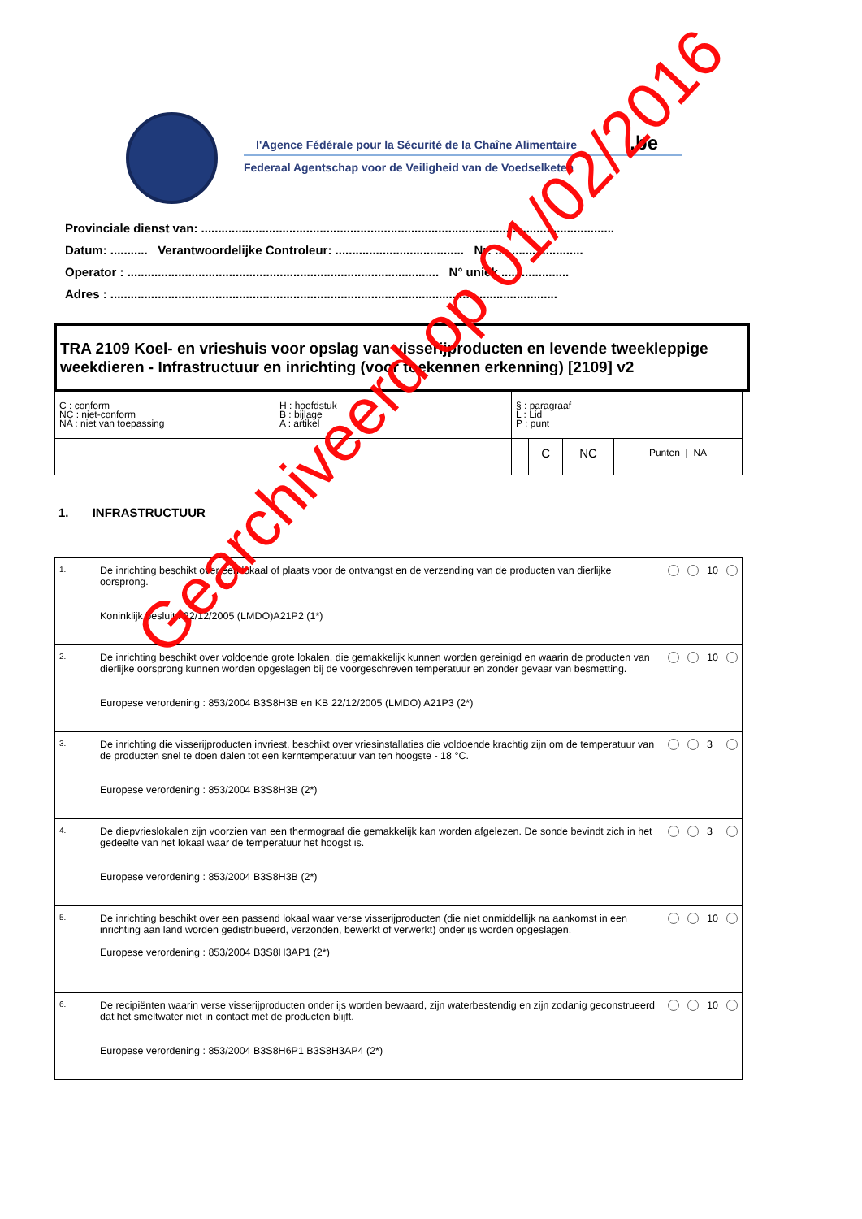l'Agence Fédérale pour la Sécurité de la Chaîne Alimentaire
.be
Federaal Agentschap voor de Veiligheid van de Voedselketen
Provinciale dienst van: ..........................................................................................................................
Datum: ........... Verantwoordelijke Controleur: ...................................... Nr: ..........................
Operator : ............................................................................................ N° uniek ....................
Adres : ....................................................................................................................................
TRA 2109 Koel- en vrieshuis voor opslag van visserijproducten en levende tweekleppige weekdieren - Infrastructuur en inrichting (voor toekennen erkenning) [2109] v2
| C : conform NC : niet-conform NA : niet van toepassing | H : hoofdstuk B : bijlage A : artikel | § : paragraaf L : Lid P : punt | | | |
| | | | C | NC | Punten / NA |
1. INFRASTRUCTUUR
| 1. | De inrichting beschikt over een lokaal of plaats voor de ontvangst en de verzending van de producten van dierlijke oorsprong. Koninklijk besluit : 22/12/2005 (LMDO)A21P2 (1*) | | | 10 | |
| 2. | De inrichting beschikt over voldoende grote lokalen, die gemakkelijk kunnen worden gereinigd en waarin de producten van dierlijke oorsprong kunnen worden opgeslagen bij de voorgeschreven temperatuur en zonder gevaar van besmetting. Europese verordening : 853/2004 B3S8H3B en KB 22/12/2005 (LMDO) A21P3 (2*) | | | 10 | |
| 3. | De inrichting die visserijproducten invriest, beschikt over vriesinstallaties die voldoende krachtig zijn om de temperatuur van de producten snel te doen dalen tot een kerntemperatuur van ten hoogste - 18 °C. Europese verordening : 853/2004 B3S8H3B (2*) | | | 3 | |
| 4. | De diepvrieslokalen zijn voorzien van een thermograaf die gemakkelijk kan worden afgelezen. De sonde bevindt zich in het gedeelte van het lokaal waar de temperatuur het hoogst is. Europese verordening : 853/2004 B3S8H3B (2*) | | | 3 | |
| 5. | De inrichting beschikt over een passend lokaal waar verse visserijproducten (die niet onmiddellijk na aankomst in een inrichting aan land worden gedistribueerd, verzonden, bewerkt of verwerkt) onder ijs worden opgeslagen. Europese verordening : 853/2004 B3S8H3AP1 (2*) | | | 10 | |
| 6. | De recipiënten waarin verse visserijproducten onder ijs worden bewaard, zijn waterbestendig en zijn zodanig geconstrueerd dat het smeltwater niet in contact met de producten blijft. Europese verordening : 853/2004 B3S8H6P1 B3S8H3AP4 (2*) | | | 10 | |
Gearchiveerd op 01/02/2016